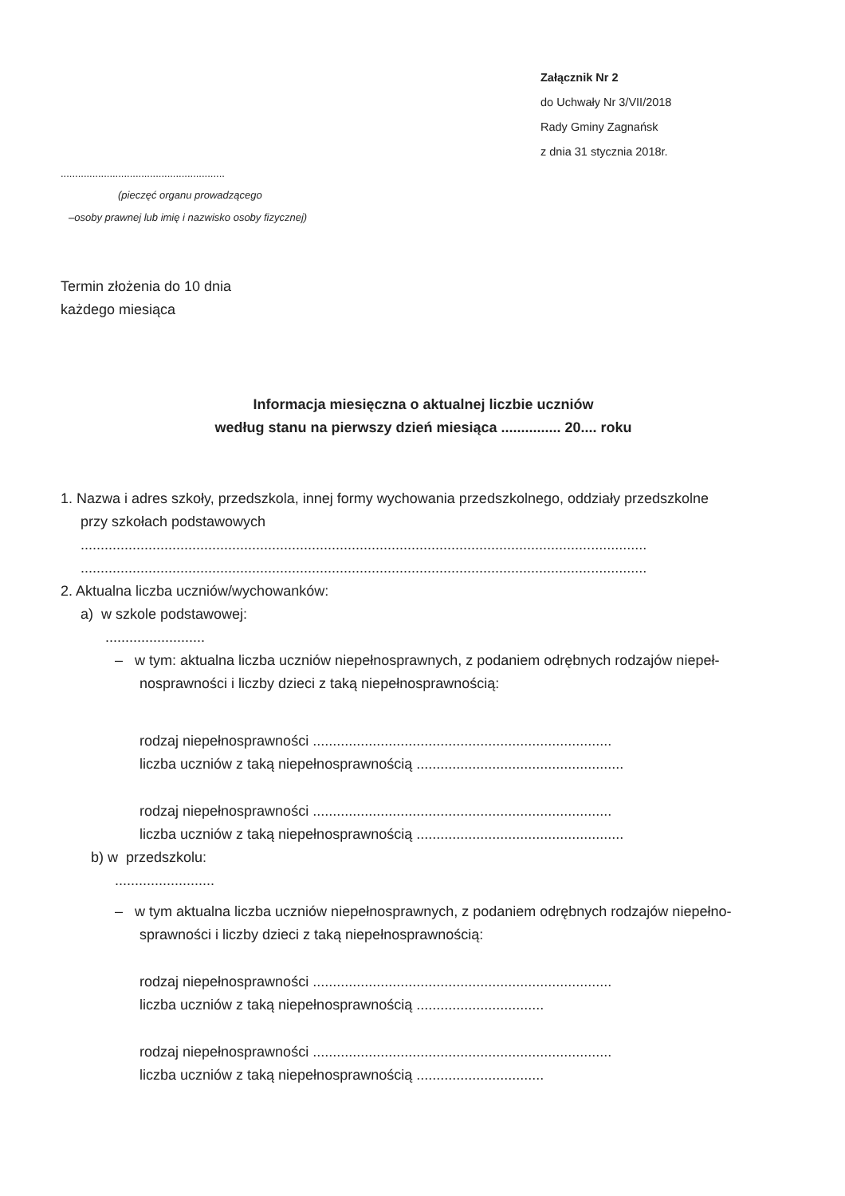Załącznik Nr 2
do Uchwały Nr 3/VII/2018
Rady Gminy Zagnańsk
z dnia 31 stycznia 2018r.
.........................................................
(pieczęć organu prowadzącego
–osoby prawnej lub imię i nazwisko osoby fizycznej)
Termin złożenia do 10 dnia
każdego miesiąca
Informacja miesięczna o aktualnej liczbie uczniów
według stanu na pierwszy dzień miesiąca ............... 20.... roku
1. Nazwa i adres szkoły, przedszkola, innej formy wychowania przedszkolnego, oddziały przedszkolne
przy szkołach podstawowych
..............................................................................................................................................
..............................................................................................................................................
2. Aktualna liczba uczniów/wychowanków:
a) w szkole podstawowej:
.........................
– w tym: aktualna liczba uczniów niepełnosprawnych, z podaniem odrębnych rodzajów niepeł-
nosprawności i liczby dzieci z taką niepełnosprawnością:
rodzaj niepełnosprawności ...........................................................................
liczba uczniów z taką niepełnosprawnością ....................................................
rodzaj niepełnosprawności ...........................................................................
liczba uczniów z taką niepełnosprawnością ....................................................
b) w przedszkolu:
.........................
– w tym aktualna liczba uczniów niepełnosprawnych, z podaniem odrębnych rodzajów niepełno-
sprawności i liczby dzieci z taką niepełnosprawnością:
rodzaj niepełnosprawności ...........................................................................
liczba uczniów z taką niepełnosprawnością ................................
rodzaj niepełnosprawności ...........................................................................
liczba uczniów z taką niepełnosprawnością ................................